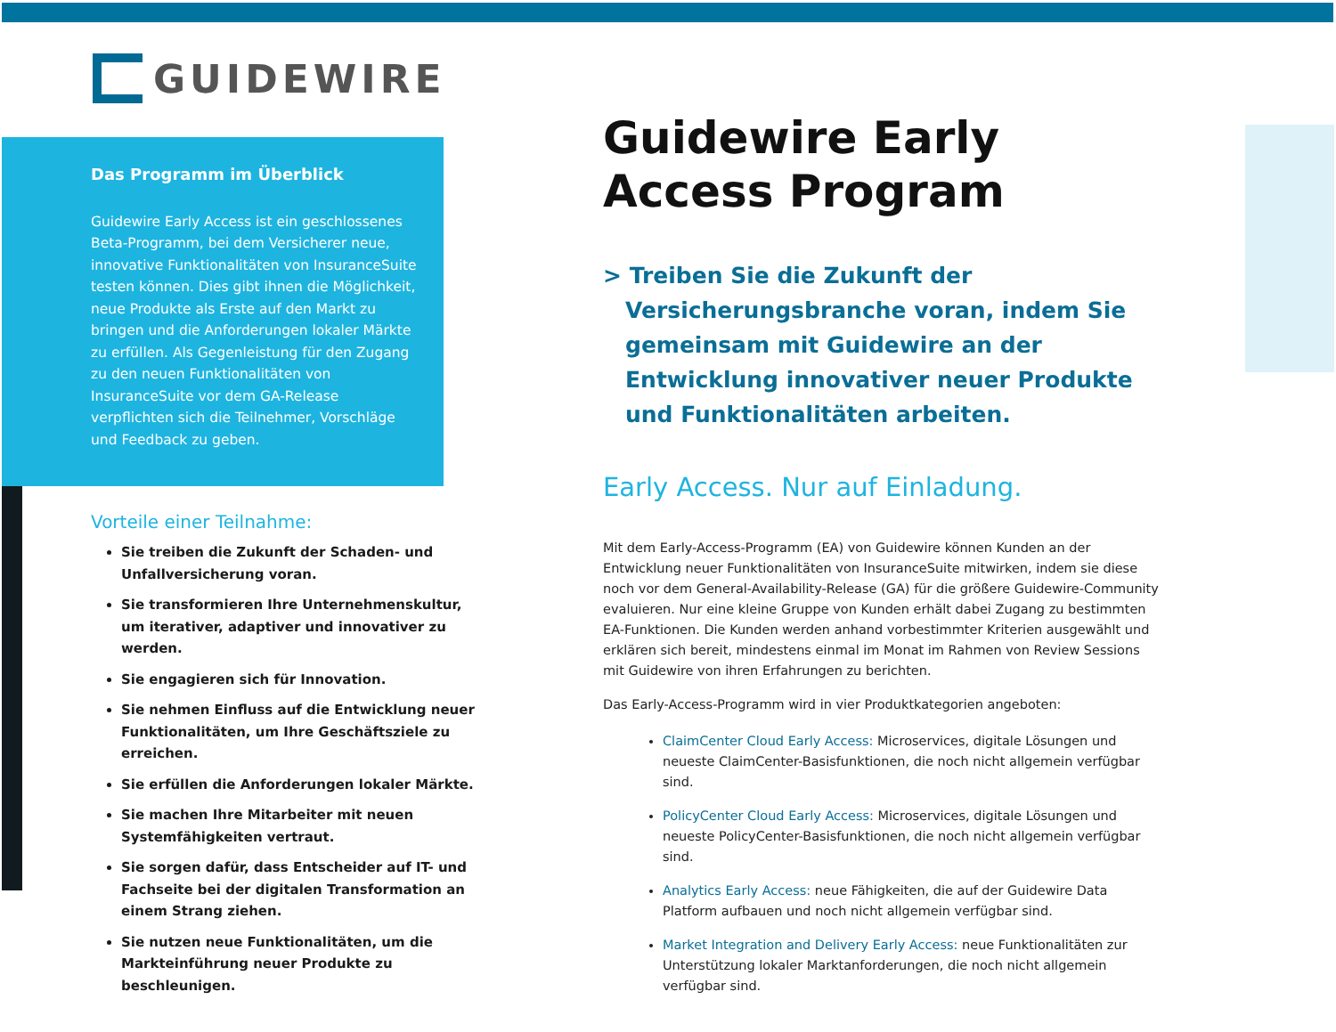GUIDEWIRE
Das Programm im Überblick
Guidewire Early Access ist ein geschlossenes Beta-Programm, bei dem Versicherer neue, innovative Funktionalitäten von InsuranceSuite testen können. Dies gibt ihnen die Möglichkeit, neue Produkte als Erste auf den Markt zu bringen und die Anforderungen lokaler Märkte zu erfüllen. Als Gegenleistung für den Zugang zu den neuen Funktionalitäten von InsuranceSuite vor dem GA-Release verpflichten sich die Teilnehmer, Vorschläge und Feedback zu geben.
Vorteile einer Teilnahme:
Sie treiben die Zukunft der Schaden- und Unfallversicherung voran.
Sie transformieren Ihre Unternehmenskultur, um iterativer, adaptiver und innovativer zu werden.
Sie engagieren sich für Innovation.
Sie nehmen Einfluss auf die Entwicklung neuer Funktionalitäten, um Ihre Geschäftsziele zu erreichen.
Sie erfüllen die Anforderungen lokaler Märkte.
Sie machen Ihre Mitarbeiter mit neuen Systemfähigkeiten vertraut.
Sie sorgen dafür, dass Entscheider auf IT- und Fachseite bei der digitalen Transformation an einem Strang ziehen.
Sie nutzen neue Funktionalitäten, um die Markteinführung neuer Produkte zu beschleunigen.
Guidewire Early Access Program
> Treiben Sie die Zukunft der Versicherungsbranche voran, indem Sie gemeinsam mit Guidewire an der Entwicklung innovativer neuer Produkte und Funktionalitäten arbeiten.
Early Access. Nur auf Einladung.
Mit dem Early-Access-Programm (EA) von Guidewire können Kunden an der Entwicklung neuer Funktionalitäten von InsuranceSuite mitwirken, indem sie diese noch vor dem General-Availability-Release (GA) für die größere Guidewire-Community evaluieren. Nur eine kleine Gruppe von Kunden erhält dabei Zugang zu bestimmten EA-Funktionen. Die Kunden werden anhand vorbestimmter Kriterien ausgewählt und erklären sich bereit, mindestens einmal im Monat im Rahmen von Review Sessions mit Guidewire von ihren Erfahrungen zu berichten.
Das Early-Access-Programm wird in vier Produktkategorien angeboten:
ClaimCenter Cloud Early Access: Microservices, digitale Lösungen und neueste ClaimCenter-Basisfunktionen, die noch nicht allgemein verfügbar sind.
PolicyCenter Cloud Early Access: Microservices, digitale Lösungen und neueste PolicyCenter-Basisfunktionen, die noch nicht allgemein verfügbar sind.
Analytics Early Access: neue Fähigkeiten, die auf der Guidewire Data Platform aufbauen und noch nicht allgemein verfügbar sind.
Market Integration and Delivery Early Access: neue Funktionalitäten zur Unterstützung lokaler Marktanforderungen, die noch nicht allgemein verfügbar sind.